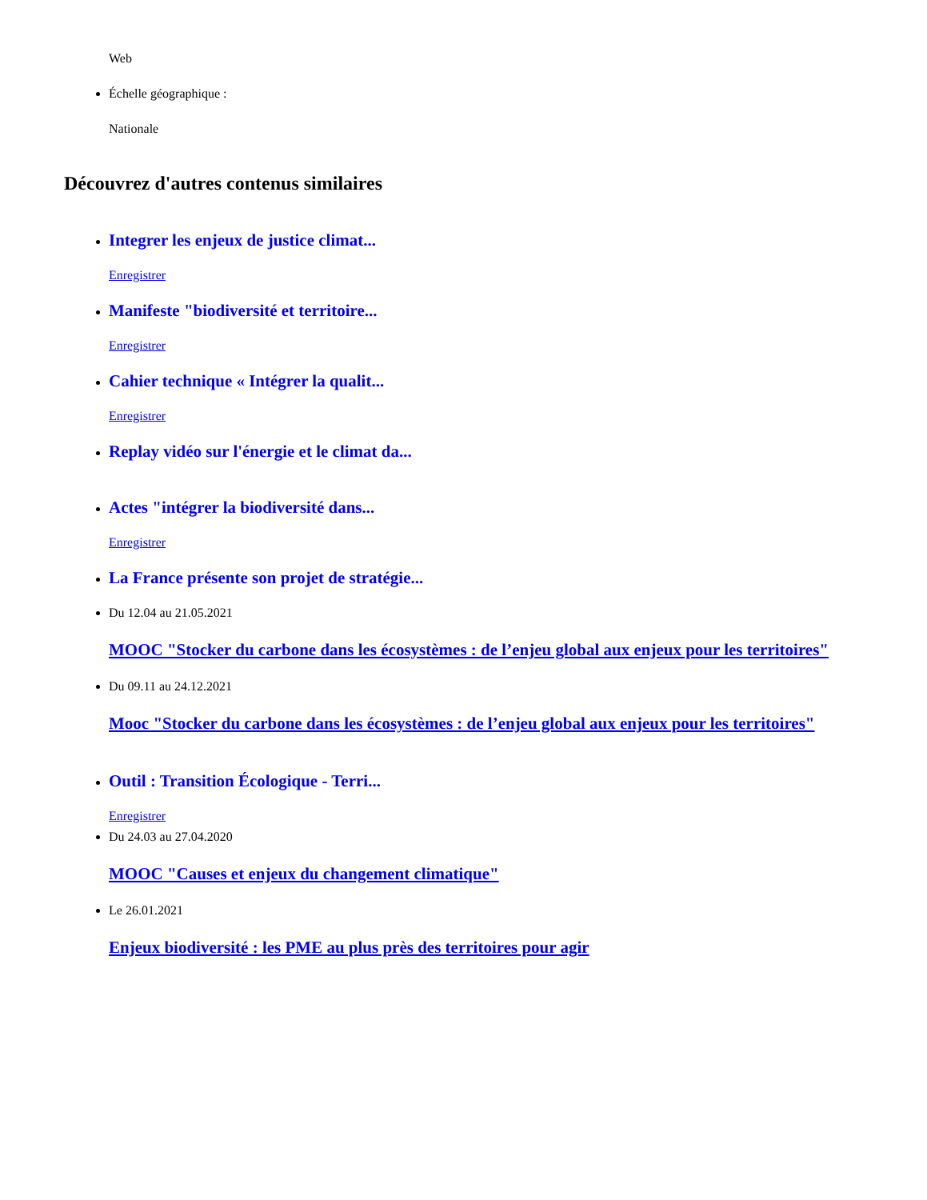Web
Échelle géographique :
Nationale
Découvrez d'autres contenus similaires
Integrer les enjeux de justice climat...
Enregistrer
Manifeste "biodiversité et territoire...
Enregistrer
Cahier technique « Intégrer la qualit...
Enregistrer
Replay vidéo sur l'énergie et le climat da...
Actes "intégrer la biodiversité dans...
Enregistrer
La France présente son projet de stratégie...
Du 12.04 au 21.05.2021
MOOC "Stocker du carbone dans les écosystèmes : de l’enjeu global aux enjeux pour les territoires"
Du 09.11 au 24.12.2021
Mooc "Stocker du carbone dans les écosystèmes : de l’enjeu global aux enjeux pour les territoires"
Outil : Transition Écologique - Terri...
Enregistrer
Du 24.03 au 27.04.2020
MOOC "Causes et enjeux du changement climatique"
Le 26.01.2021
Enjeux biodiversité : les PME au plus près des territoires pour agir